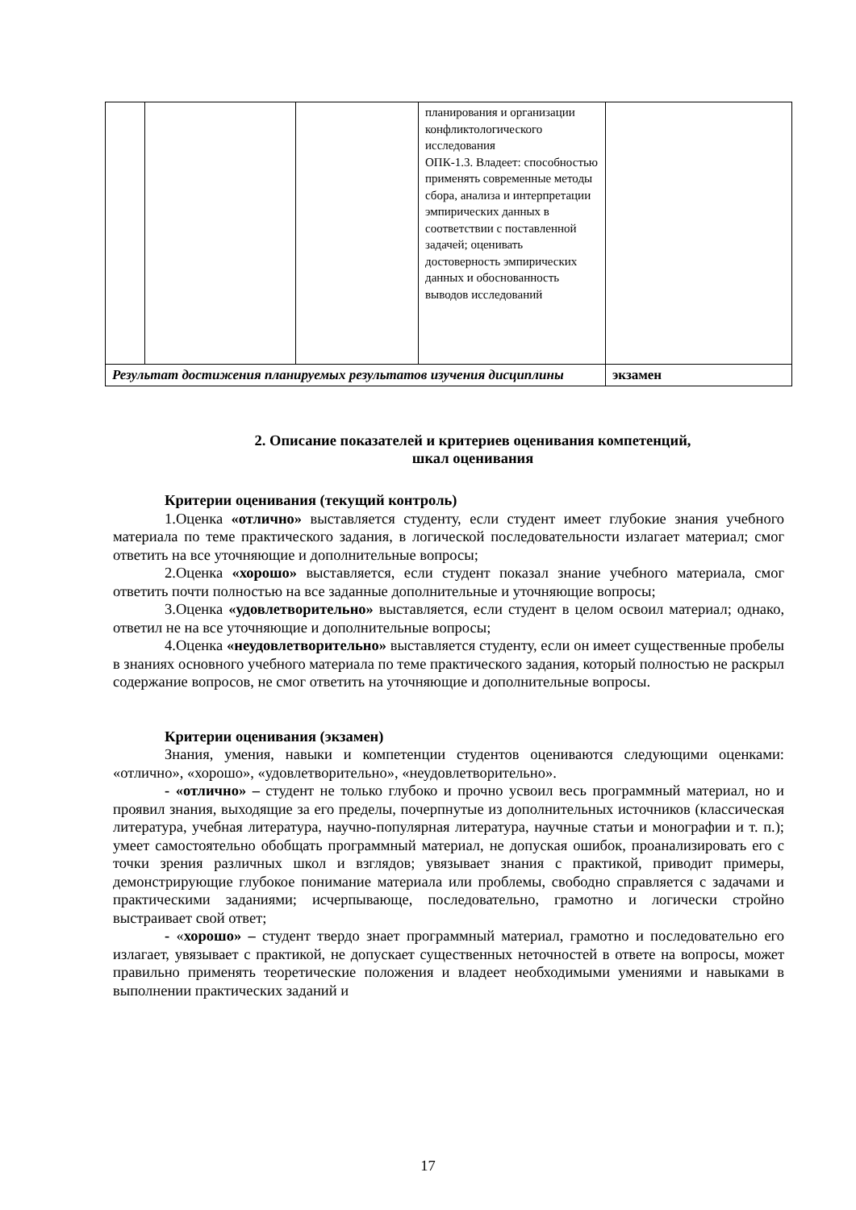| | | | планирования и организации конфликтологического исследования ОПК-1.3. Владеет: способностью применять современные методы сбора, анализа и интерпретации эмпирических данных в соответствии с поставленной задачей; оценивать достоверность эмпирических данных и обоснованность выводов исследований | |
| Результат достижения планируемых результатов изучения дисциплины | | | | экзамен |
2. Описание показателей и критериев оценивания компетенций,
шкал оценивания
Критерии оценивания (текущий контроль)
1.Оценка «отлично» выставляется студенту, если студент имеет глубокие знания учебного материала по теме практического задания, в логической последовательности излагает материал; смог ответить на все уточняющие и дополнительные вопросы;
2.Оценка «хорошо» выставляется, если студент показал знание учебного материала, смог ответить почти полностью на все заданные дополнительные и уточняющие вопросы;
3.Оценка «удовлетворительно» выставляется, если студент в целом освоил материал; однако, ответил не на все уточняющие и дополнительные вопросы;
4.Оценка «неудовлетворительно» выставляется студенту, если он имеет существенные пробелы в знаниях основного учебного материала по теме практического задания, который полностью не раскрыл содержание вопросов, не смог ответить на уточняющие и дополнительные вопросы.
Критерии оценивания (экзамен)
Знания, умения, навыки и компетенции студентов оцениваются следующими оценками: «отлично», «хорошо», «удовлетворительно», «неудовлетворительно».
- «отлично» – студент не только глубоко и прочно усвоил весь программный материал, но и проявил знания, выходящие за его пределы, почерпнутые из дополнительных источников (классическая литература, учебная литература, научно-популярная литература, научные статьи и монографии и т. п.); умеет самостоятельно обобщать программный материал, не допуская ошибок, проанализировать его с точки зрения различных школ и взглядов; увязывает знания с практикой, приводит примеры, демонстрирующие глубокое понимание материала или проблемы, свободно справляется с задачами и практическими заданиями; исчерпывающе, последовательно, грамотно и логически стройно выстраивает свой ответ;
- «хорошо» – студент твердо знает программный материал, грамотно и последовательно его излагает, увязывает с практикой, не допускает существенных неточностей в ответе на вопросы, может правильно применять теоретические положения и владеет необходимыми умениями и навыками в выполнении практических заданий и
17